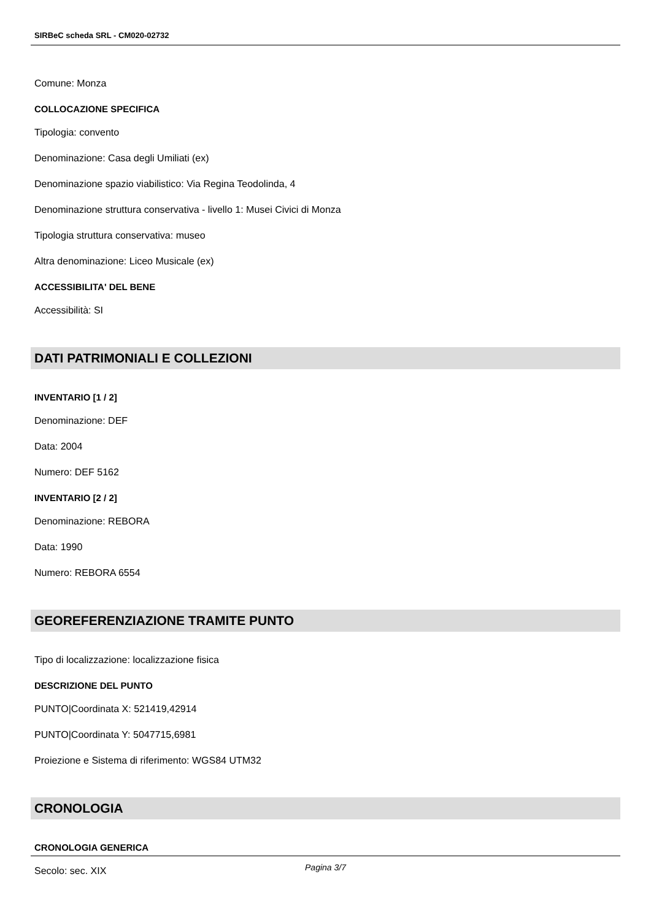SIRBeC scheda SRL - CM020-02732
Comune: Monza
COLLOCAZIONE SPECIFICA
Tipologia: convento
Denominazione: Casa degli Umiliati (ex)
Denominazione spazio viabilistico: Via Regina Teodolinda, 4
Denominazione struttura conservativa - livello 1: Musei Civici di Monza
Tipologia struttura conservativa: museo
Altra denominazione: Liceo Musicale (ex)
ACCESSIBILITA' DEL BENE
Accessibilità: SI
DATI PATRIMONIALI E COLLEZIONI
INVENTARIO [1 / 2]
Denominazione: DEF
Data: 2004
Numero: DEF 5162
INVENTARIO [2 / 2]
Denominazione: REBORA
Data: 1990
Numero: REBORA 6554
GEOREFERENZIAZIONE TRAMITE PUNTO
Tipo di localizzazione: localizzazione fisica
DESCRIZIONE DEL PUNTO
PUNTO|Coordinata X: 521419,42914
PUNTO|Coordinata Y: 5047715,6981
Proiezione e Sistema di riferimento: WGS84 UTM32
CRONOLOGIA
CRONOLOGIA GENERICA
Secolo: sec. XIX
Pagina 3/7